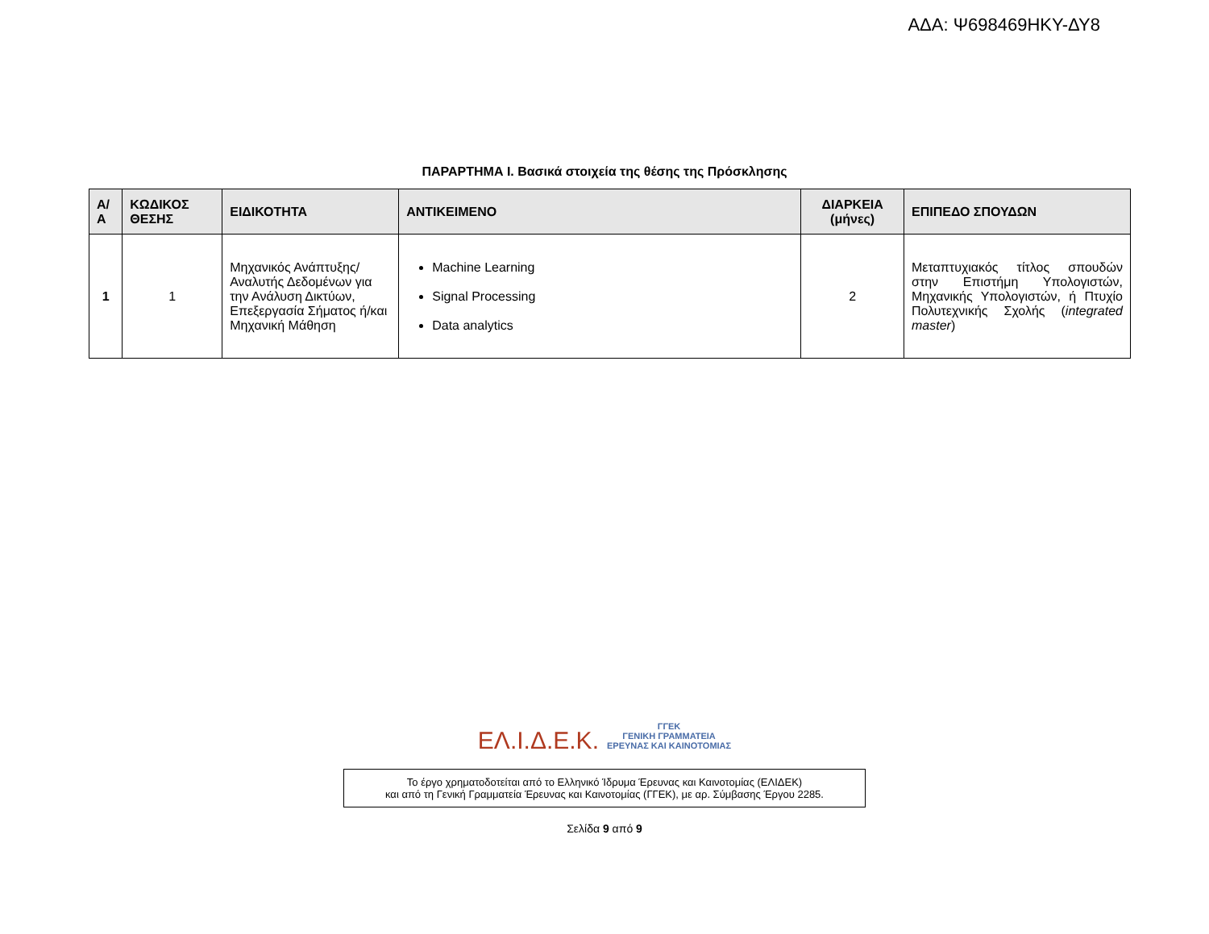ΑΔΑ: Ψ698469ΗΚΥ-ΔΥ8
ΠΑΡΑΡΤΗΜΑ Ι. Βασικά στοιχεία της θέσης της Πρόσκλησης
| Α/Α | ΚΩΔΙΚΟΣ ΘΕΣΗΣ | ΕΙΔΙΚΟΤΗΤΑ | ΑΝΤΙΚΕΙΜΕΝΟ | ΔΙΑΡΚΕΙΑ (μήνες) | ΕΠΙΠΕΔΟ ΣΠΟΥΔΩΝ |
| --- | --- | --- | --- | --- | --- |
| 1 | 1 | Μηχανικός Ανάπτυξης/ Αναλυτής Δεδομένων για την Ανάλυση Δικτύων, Επεξεργασία Σήματος ή/και Μηχανική Μάθηση | Machine Learning Signal Processing Data analytics | 2 | Μεταπτυχιακός τίτλος σπουδών στην Επιστήμη Υπολογιστών, Μηχανικής Υπολογιστών, ή Πτυχίο Πολυτεχνικής Σχολής ( integrated master ) |
ΕΛ.Ι.Δ.Ε.Κ.
ΓΓΕΚ
ΓΕΝΙΚΗ ΓΡΑΜΜΑΤΕΙΑ
ΕΡΕΥΝΑΣ ΚΑΙ ΚΑΙΝΟΤΟΜΙΑΣ
Το έργο χρηματοδοτείται από το Ελληνικό Ίδρυμα Έρευνας και Καινοτομίας (ΕΛΙΔΕΚ)
και από τη Γενική Γραμματεία Έρευνας και Καινοτομίας (ΓΓΕΚ), με αρ. Σύμβασης Έργου 2285.
Σελίδα 9 από 9